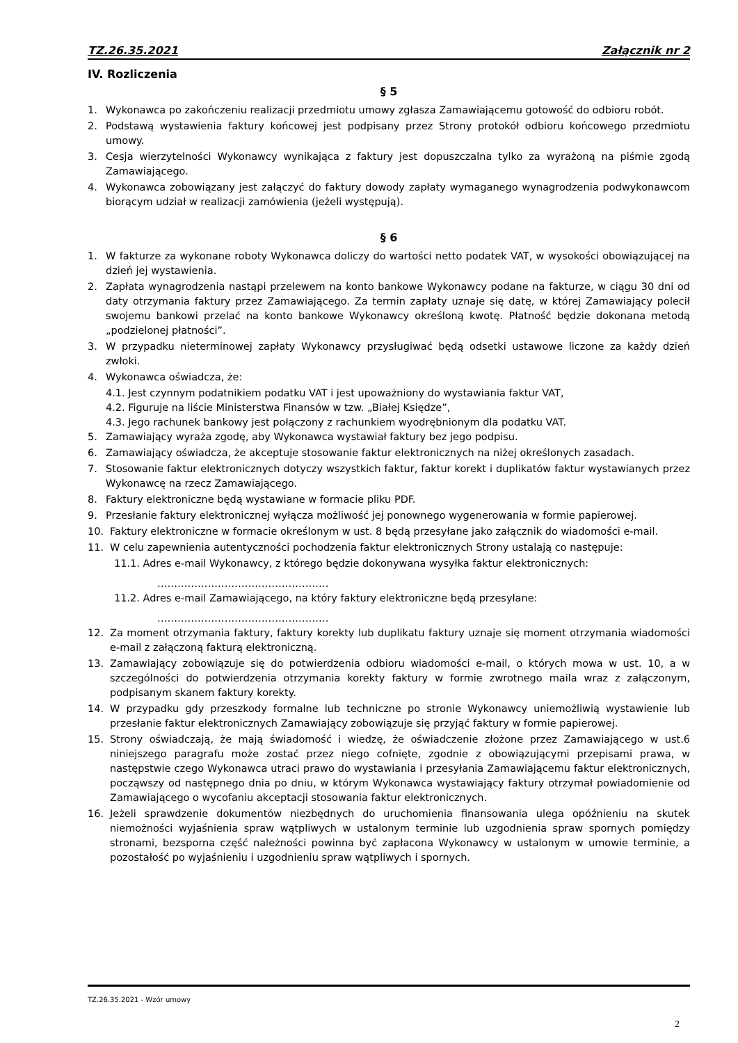TZ.26.35.2021 Załącznik nr 2
IV. Rozliczenia
§ 5
1. Wykonawca po zakończeniu realizacji przedmiotu umowy zgłasza Zamawiającemu gotowość do odbioru robót.
2. Podstawą wystawienia faktury końcowej jest podpisany przez Strony protokół odbioru końcowego przedmiotu umowy.
3. Cesja wierzytelności Wykonawcy wynikająca z faktury jest dopuszczalna tylko za wyrażoną na piśmie zgodą Zamawiającego.
4. Wykonawca zobowiązany jest załączyć do faktury dowody zapłaty wymaganego wynagrodzenia podwykonawcom biorącym udział w realizacji zamówienia (jeżeli występują).
§ 6
1. W fakturze za wykonane roboty Wykonawca doliczy do wartości netto podatek VAT, w wysokości obowiązującej na dzień jej wystawienia.
2. Zapłata wynagrodzenia nastąpi przelewem na konto bankowe Wykonawcy podane na fakturze, w ciągu 30 dni od daty otrzymania faktury przez Zamawiającego. Za termin zapłaty uznaje się datę, w której Zamawiający polecił swojemu bankowi przelać na konto bankowe Wykonawcy określoną kwotę. Płatność będzie dokonana metodą „podzielonej płatności”.
3. W przypadku nieterminowej zapłaty Wykonawcy przysługiwać będą odsetki ustawowe liczone za każdy dzień zwłoki.
4. Wykonawca oświadcza, że:
4.1. Jest czynnym podatnikiem podatku VAT i jest upoważniony do wystawiania faktur VAT,
4.2. Figuruje na liście Ministerstwa Finansów w tzw. „Białej Księdze”,
4.3. Jego rachunek bankowy jest połączony z rachunkiem wyodrębnionym dla podatku VAT.
5. Zamawiający wyraża zgodę, aby Wykonawca wystawiał faktury bez jego podpisu.
6. Zamawiający oświadcza, że akceptuje stosowanie faktur elektronicznych na niżej określonych zasadach.
7. Stosowanie faktur elektronicznych dotyczy wszystkich faktur, faktur korekt i duplikatów faktur wystawianych przez Wykonawcę na rzecz Zamawiającego.
8. Faktury elektroniczne będą wystawiane w formacie pliku PDF.
9. Przesłanie faktury elektronicznej wyłącza możliwość jej ponownego wygenerowania w formie papierowej.
10. Faktury elektroniczne w formacie określonym w ust. 8 będą przesyłane jako załącznik do wiadomości e-mail.
11. W celu zapewnienia autentyczności pochodzenia faktur elektronicznych Strony ustalają co następuje:
11.1. Adres e-mail Wykonawcy, z którego będzie dokonywana wysyłka faktur elektronicznych:
……………………………………………
11.2. Adres e-mail Zamawiającego, na który faktury elektroniczne będą przesyłane:
……………………………………………
12. Za moment otrzymania faktury, faktury korekty lub duplikatu faktury uznaje się moment otrzymania wiadomości e-mail z załączoną fakturą elektroniczną.
13. Zamawiający zobowiązuje się do potwierdzenia odbioru wiadomości e-mail, o których mowa w ust. 10, a w szczególności do potwierdzenia otrzymania korekty faktury w formie zwrotnego maila wraz z załączonym, podpisanym skanem faktury korekty.
14. W przypadku gdy przeszkody formalne lub techniczne po stronie Wykonawcy uniemożliwią wystawienie lub przesłanie faktur elektronicznych Zamawiający zobowiązuje się przyjąć faktury w formie papierowej.
15. Strony oświadczają, że mają świadomość i wiedzę, że oświadczenie złożone przez Zamawiającego w ust.6 niniejszego paragrafu może zostać przez niego cofnięte, zgodnie z obowiązującymi przepisami prawa, w następstwie czego Wykonawca utraci prawo do wystawiania i przesyłania Zamawiającemu faktur elektronicznych, począwszy od następnego dnia po dniu, w którym Wykonawca wystawiający faktury otrzymał powiadomienie od Zamawiającego o wycofaniu akceptacji stosowania faktur elektronicznych.
16. Jeżeli sprawdzenie dokumentów niezbędnych do uruchomienia finansowania ulega opóźnieniu na skutek niemożności wyjaśnienia spraw wątpliwych w ustalonym terminie lub uzgodnienia spraw spornych pomiędzy stronami, bezsporna część należności powinna być zapłacona Wykonawcy w ustalonym w umowie terminie, a pozostałość po wyjaśnieniu i uzgodnieniu spraw wątpliwych i spornych.
TZ.26.35.2021 - Wzór umowy
2